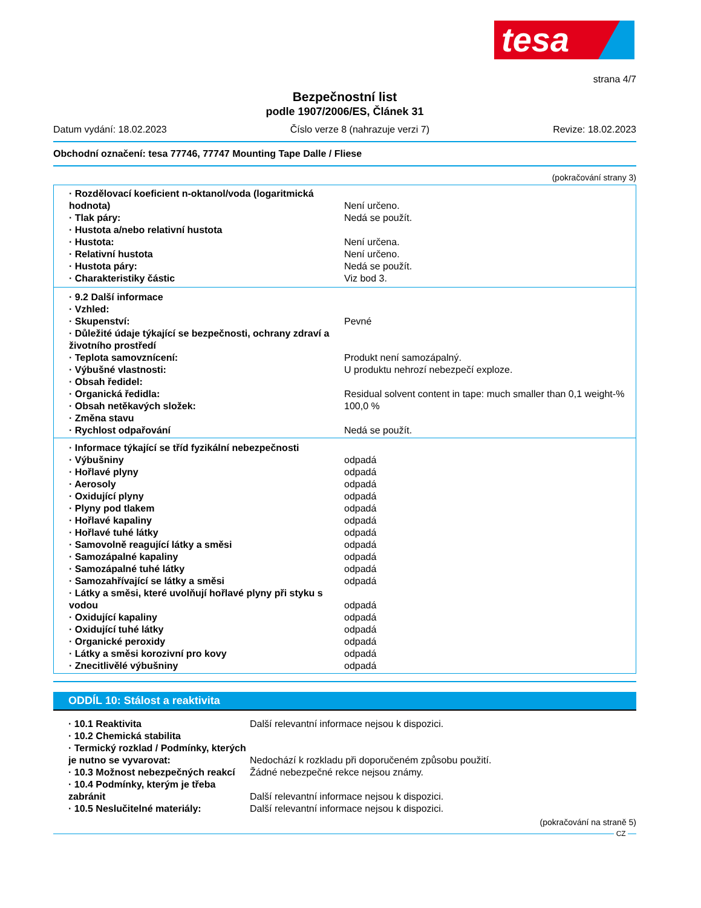tesa
strana 4/7
Bezpečnostní list
podle 1907/2006/ES, Článek 31
Datum vydání: 18.02.2023 Číslo verze 8 (nahrazuje verzi 7)
Revize: 18.02.2023
Obchodní označení: tesa 77746, 77747 Mounting Tape Dalle / Fliese
(pokračování strany 3)
| · Rozdělovací koeficient n-oktanol/voda (logaritmická hodnota) | Není určeno. |
| · Tlak páry: | Nedá se použít. |
| · Hustota a/nebo relativní hustota | |
| · Hustota: | Není určena. |
| · Relativní hustota | Není určeno. |
| · Hustota páry: | Nedá se použít. |
| · Charakteristiky částic | Viz bod 3. |
| · 9.2 Další informace | |
| · Vzhled: | |
| · Skupenství: | Pevné |
| · Důležité údaje týkající se bezpečnosti, ochrany zdraví a životního prostředí | |
| · Teplota samovznícení: | Produkt není samozápalný. |
| · Výbušné vlastnosti: | U produktu nehrozí nebezpečí exploze. |
| · Obsah ředidel: | |
| · Organická ředidla: | Residual solvent content in tape: much smaller than 0,1 weight-% |
| · Obsah netěkavých složek: | 100,0 % |
| · Změna stavu | |
| · Rychlost odpařování | Nedá se použít. |
| · Informace týkající se tříd fyzikální nebezpečnosti | |
| · Výbušniny | odpadá |
| · Hořlavé plyny | odpadá |
| · Aerosoly | odpadá |
| · Oxidující plyny | odpadá |
| · Plyny pod tlakem | odpadá |
| · Hořlavé kapaliny | odpadá |
| · Hořlavé tuhé látky | odpadá |
| · Samovolně reagující látky a směsi | odpadá |
| · Samozápalné kapaliny | odpadá |
| · Samozápalné tuhé látky | odpadá |
| · Samozahřívající se látky a směsi | odpadá |
| · Látky a směsi, které uvolňují hořlavé plyny při styku s vodou | odpadá |
| · Oxidující kapaliny | odpadá |
| · Oxidující tuhé látky | odpadá |
| · Organické peroxidy | odpadá |
| · Látky a směsi korozivní pro kovy | odpadá |
| · Znecitlivělé výbušniny | odpadá |
ODDÍL 10: Stálost a reaktivita
| · 10.1 Reaktivita | Další relevantní informace nejsou k dispozici. |
| · 10.2 Chemická stabilita | |
| · Termický rozklad / Podmínky, kterých je nutno se vyvarovat: | Nedochází k rozkladu při doporučeném způsobu použití. |
| · 10.3 Možnost nebezpečných reakcí | Žádné nebezpečné rekce nejsou známy. |
| · 10.4 Podmínky, kterým je třeba zabránit | Další relevantní informace nejsou k dispozici. |
| · 10.5 Neslučitelné materiály: | Další relevantní informace nejsou k dispozici. |
(pokračování na straně 5)
CZ